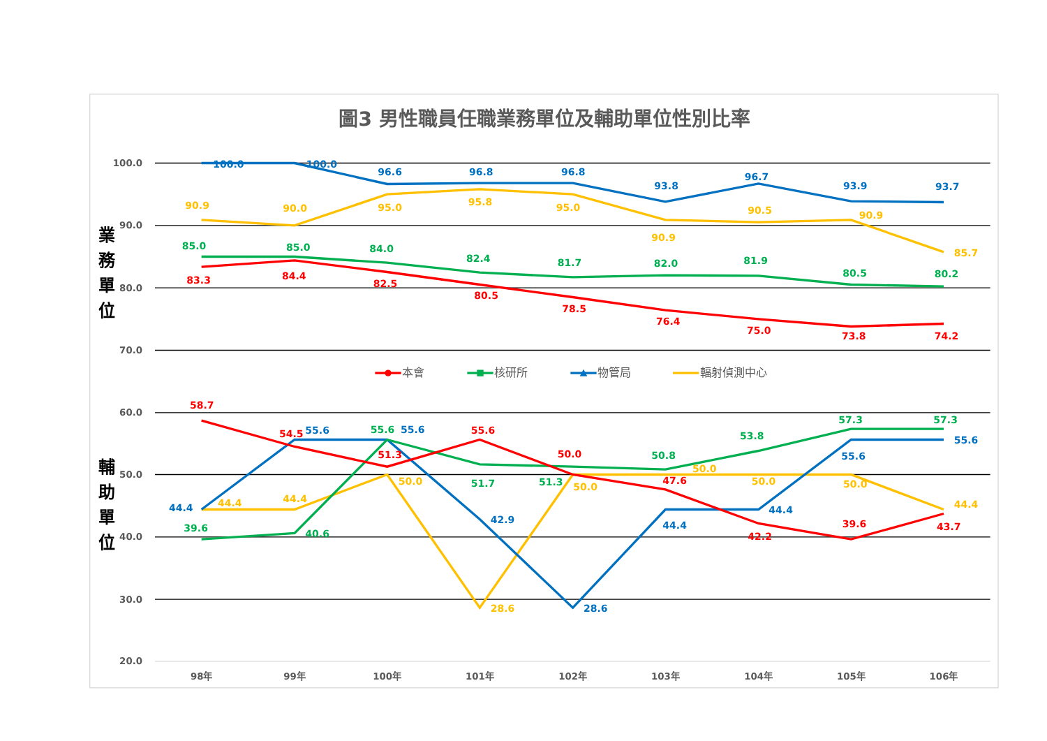圖3 男性職員任職業務單位及輔助單位性別比率
100.0
90.0
80.0
70.0
60.0
50.0
40.0
30.0
20.0
業
務
單
位
輔
助
單
位
98年
99年
100年
101年
102年
103年
104年
105年
106年
100.0
100.0
96.6
96.8
96.8
93.8
96.7
93.9
93.7
90.9
90.0
95.0
95.8
95.0
90.9
90.5
90.9
85.7
85.0
85.0
84.0
82.4
81.7
82.0
81.9
80.5
80.2
83.3
84.4
82.5
80.5
78.5
76.4
75.0
73.8
74.2
本會
核研所
物管局
輻射偵測中心
58.7
54.5
55.6
55.6
55.6
55.6
57.3
57.3
55.6
53.8
51.3
50.0
50.8
50.0
55.6
50.0
51.7
51.3
50.0
47.6
50.0
50.0
44.4
44.4
44.4
44.4
44.4
42.9
44.4
39.6
43.7
39.6
40.6
42.2
28.6
28.6